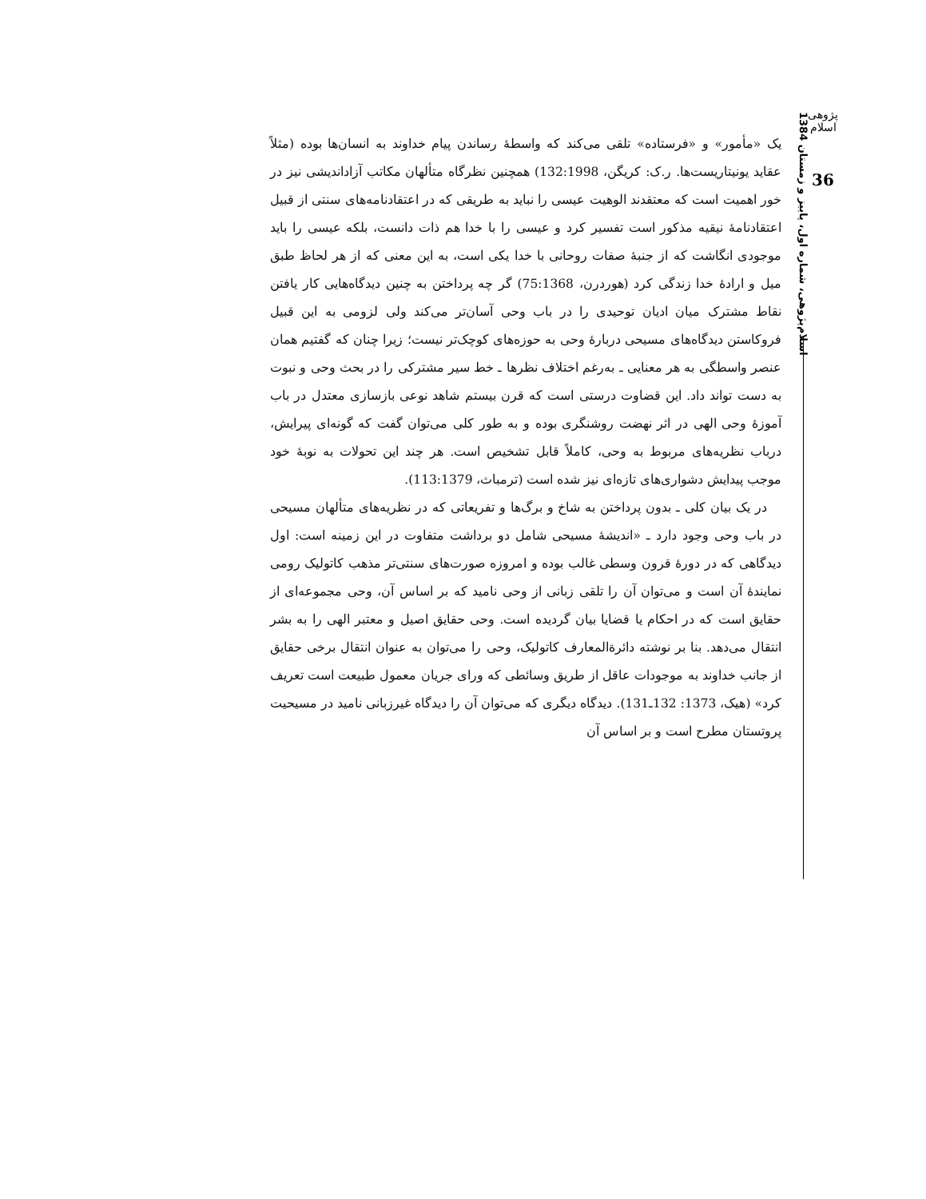پژوهی اسلام
36
اسلام‌پژوهی، شماره اول، پاییز و زمستان 1384
یک «مأمور» و «فرستاده» تلقی می‌کند که واسطهٔ رساندن پیام خداوند به انسان‌ها بوده (مثلاً عقاید یونیتاریست‌ها. ر.ک: کریگن، 132:1998) همچنین نظرگاه متألهان مکاتب آزاداندیشی نیز در خور اهمیت است که معتقدند الوهیت عیسی را نباید به طریقی که در اعتقادنامه‌های سنتی از قبیل اعتقادنامهٔ نیقیه مذکور است تفسیر کرد و عیسی را با خدا هم ذات دانست، بلکه عیسی را باید موجودی انگاشت که از جنبهٔ صفات روحانی با خدا یکی است، به این معنی که از هر لحاظ طبق میل و ارادهٔ خدا زندگی کرد (هوردرن، 75:1368) گر چه پرداختن به چنین دیدگاه‌هایی کار یافتن نقاط مشترک میان ادیان توحیدی را در باب وحی آسان‌تر می‌کند ولی لزومی به این قبیل فروکاستن دیدگاه‌های مسیحی دربارهٔ وحی به حوزه‌های کوچک‌تر نیست؛ زیرا چنان که گفتیم همان عنصر واسطگی به هر معنایی ـ به‌رغم اختلاف نظرها ـ خط سیر مشترکی را در بحث وحی و نبوت به دست تواند داد. این قضاوت درستی است که قرن بیستم شاهد نوعی بازسازی معتدل در باب آموزهٔ وحی الهی در اثر نهضت روشنگری بوده و به طور کلی می‌توان گفت که گونه‌ای پیرایش، درباب نظریه‌های مربوط به وحی، کاملاً قابل تشخیص است. هر چند این تحولات به نوبهٔ خود موجب پیدایش دشواری‌های تازه‌ای نیز شده است (ترمباث، 113:1379).
در یک بیان کلی ـ بدون پرداختن به شاخ و برگ‌ها و تفریعاتی که در نظریه‌های متألهان مسیحی در باب وحی وجود دارد ـ «اندیشهٔ مسیحی شامل دو برداشت متفاوت در این زمینه است: اول دیدگاهی که در دورهٔ قرون وسطی غالب بوده و امروزه صورت‌های سنتی‌تر مذهب کاتولیک رومی نمایندهٔ آن است و می‌توان آن را تلقی زبانی از وحی نامید که بر اساس آن، وحی مجموعه‌ای از حقایق است که در احکام یا قضایا بیان گردیده است. وحی حقایق اصیل و معتبر الهی را به بشر انتقال می‌دهد. بنا بر نوشته دائرةالمعارف کاتولیک، وحی را می‌توان به عنوان انتقال برخی حقایق از جانب خداوند به موجودات عاقل از طریق وسائطی که ورای جریان معمول طبیعت است تعریف کرد» (هیک، 1373: 132ـ131). دیدگاه دیگری که می‌توان آن را دیدگاه غیرزبانی نامید در مسیحیت پروتستان مطرح است و بر اساس آن